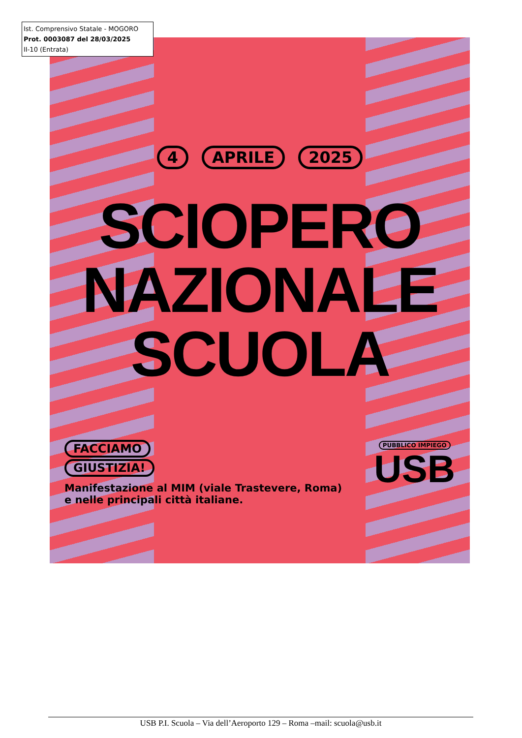Ist. Comprensivo Statale - MOGORO
Prot. 0003087 del 28/03/2025
II-10 (Entrata)
4 APRILE 2025
SCIOPERO
NAZIONALE
SCUOLA
FACCIAMO
GIUSTIZIA!
Manifestazione al MIM (viale Trastevere, Roma)
e nelle principali città italiane.
PUBBLICO IMPIEGO
USB
USB P.I. Scuola – Via dell’Aeroporto 129 – Roma –mail: scuola@usb.it